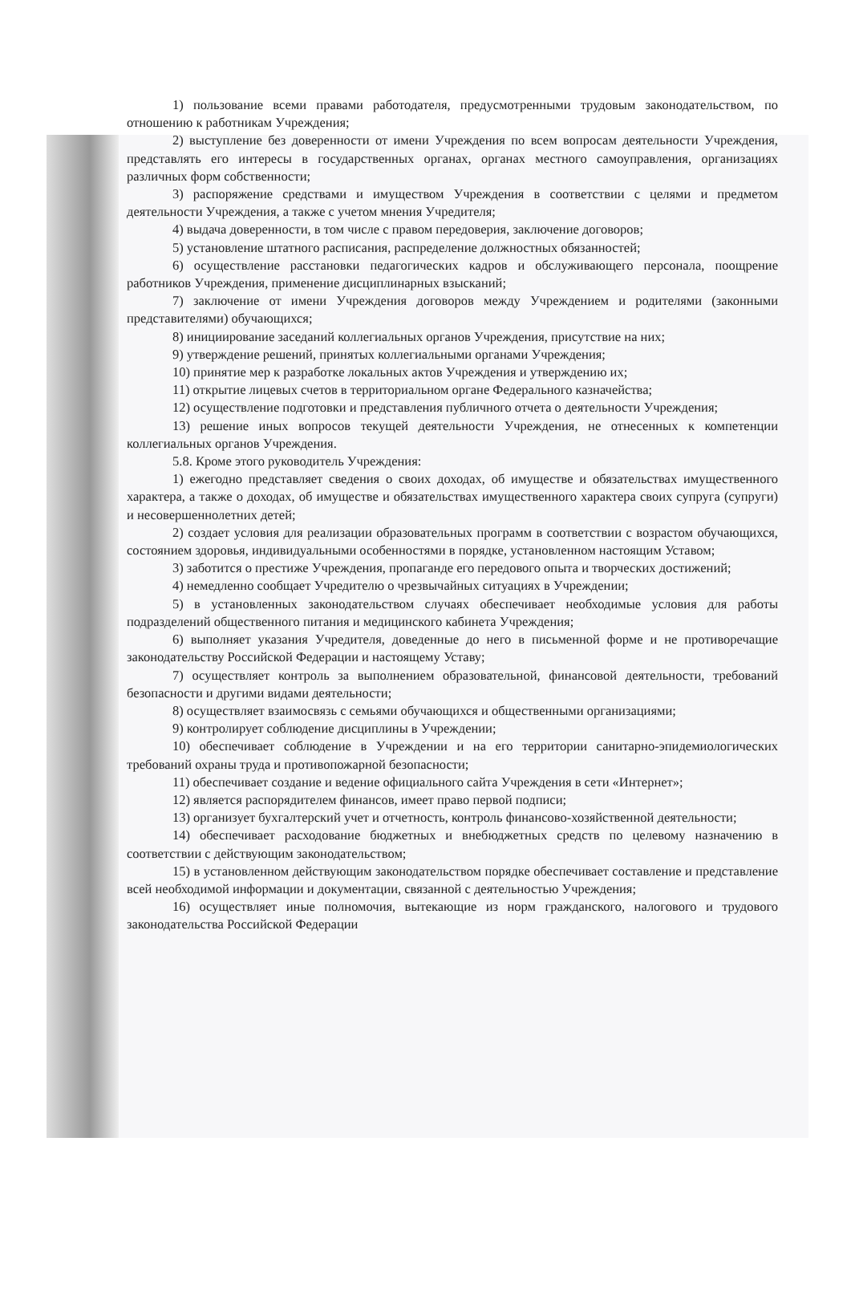1) пользование всеми правами работодателя, предусмотренными трудовым законодательством, по отношению к работникам Учреждения;
2) выступление без доверенности от имени Учреждения по всем вопросам деятельности Учреждения, представлять его интересы в государственных органах, органах местного самоуправления, организациях различных форм собственности;
3) распоряжение средствами и имуществом Учреждения в соответствии с целями и предметом деятельности Учреждения, а также с учетом мнения Учредителя;
4) выдача доверенности, в том числе с правом передоверия, заключение договоров;
5) установление штатного расписания, распределение должностных обязанностей;
6) осуществление расстановки педагогических кадров и обслуживающего персонала, поощрение работников Учреждения, применение дисциплинарных взысканий;
7) заключение от имени Учреждения договоров между Учреждением и родителями (законными представителями) обучающихся;
8) инициирование заседаний коллегиальных органов Учреждения, присутствие на них;
9) утверждение решений, принятых коллегиальными органами Учреждения;
10) принятие мер к разработке локальных актов Учреждения и утверждению их;
11) открытие лицевых счетов в территориальном органе Федерального казначейства;
12) осуществление подготовки и представления публичного отчета о деятельности Учреждения;
13) решение иных вопросов текущей деятельности Учреждения, не отнесенных к компетенции коллегиальных органов Учреждения.
5.8. Кроме этого руководитель Учреждения:
1) ежегодно представляет сведения о своих доходах, об имуществе и обязательствах имущественного характера, а также о доходах, об имуществе и обязательствах имущественного характера своих супруга (супруги) и несовершеннолетних детей;
2) создает условия для реализации образовательных программ в соответствии с возрастом обучающихся, состоянием здоровья, индивидуальными особенностями в порядке, установленном настоящим Уставом;
3) заботится о престиже Учреждения, пропаганде его передового опыта и творческих достижений;
4) немедленно сообщает Учредителю о чрезвычайных ситуациях в Учреждении;
5) в установленных законодательством случаях обеспечивает необходимые условия для работы подразделений общественного питания и медицинского кабинета Учреждения;
6) выполняет указания Учредителя, доведенные до него в письменной форме и не противоречащие законодательству Российской Федерации и настоящему Уставу;
7) осуществляет контроль за выполнением образовательной, финансовой деятельности, требований безопасности и другими видами деятельности;
8) осуществляет взаимосвязь с семьями обучающихся и общественными организациями;
9) контролирует соблюдение дисциплины в Учреждении;
10) обеспечивает соблюдение в Учреждении и на его территории санитарно-эпидемиологических требований охраны труда и противопожарной безопасности;
11) обеспечивает создание и ведение официального сайта Учреждения в сети «Интернет»;
12) является распорядителем финансов, имеет право первой подписи;
13) организует бухгалтерский учет и отчетность, контроль финансово-хозяйственной деятельности;
14) обеспечивает расходование бюджетных и внебюджетных средств по целевому назначению в соответствии с действующим законодательством;
15) в установленном действующим законодательством порядке обеспечивает составление и представление всей необходимой информации и документации, связанной с деятельностью Учреждения;
16) осуществляет иные полномочия, вытекающие из норм гражданского, налогового и трудового законодательства Российской Федерации